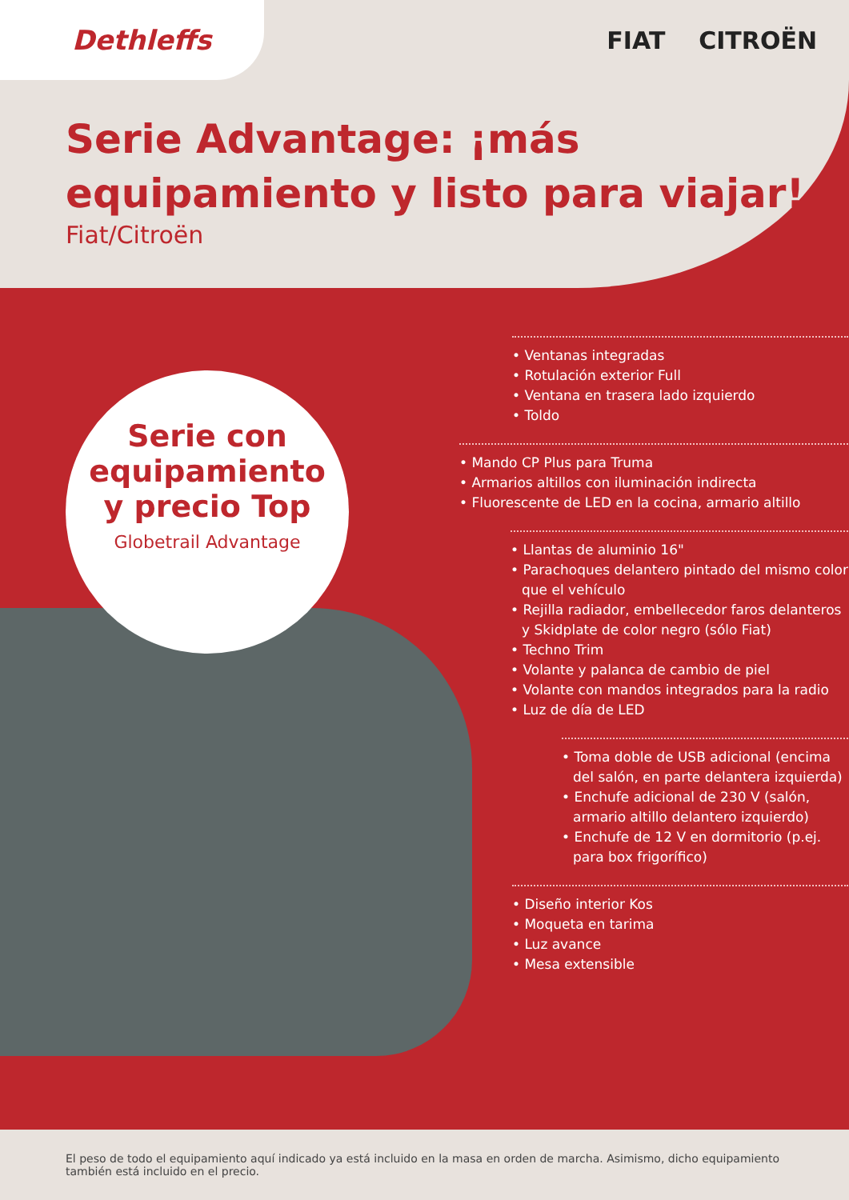Dethleffs FIAT CITROËN
Serie Advantage: ¡más
equipamiento y listo para viajar!
Fiat/Citroën
Serie con
equipamiento
y precio Top
Globetrail Advantage
• Ventanas integradas
• Rotulación exterior Full
• Ventana en trasera lado izquierdo
• Toldo
• Mando CP Plus para Truma
• Armarios altillos con iluminación indirecta
• Fluorescente de LED en la cocina, armario altillo
• Llantas de aluminio 16"
• Parachoques delantero pintado del mismo color que el vehículo
• Rejilla radiador, embellecedor faros delanteros y Skidplate de color negro (sólo Fiat)
• Techno Trim
• Volante y palanca de cambio de piel
• Volante con mandos integrados para la radio
• Luz de día de LED
• Toma doble de USB adicional (encima del salón, en parte delantera izquierda)
• Enchufe adicional de 230 V (salón, armario altillo delantero izquierdo)
• Enchufe de 12 V en dormitorio (p.ej. para box frigorífico)
• Diseño interior Kos
• Moqueta en tarima
• Luz avance
• Mesa extensible
El peso de todo el equipamiento aquí indicado ya está incluido en la masa en orden de marcha. Asimismo, dicho equipamiento también está incluido en el precio.